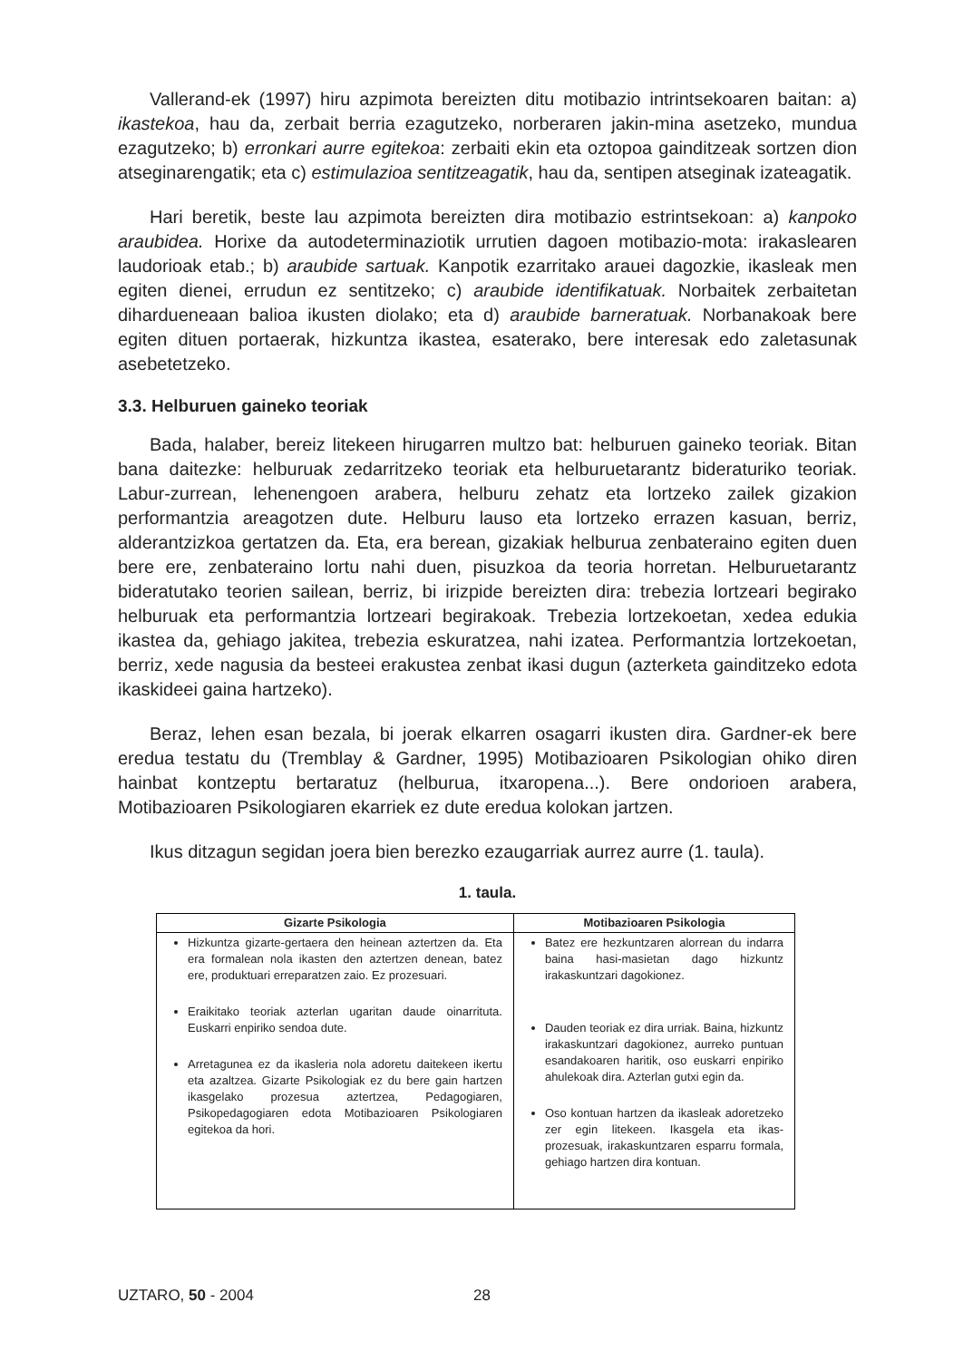Vallerand-ek (1997) hiru azpimota bereizten ditu motibazio intrintsekoaren baitan: a) ikastekoa, hau da, zerbait berria ezagutzeko, norberaren jakin-mina asetzeko, mundua ezagutzeko; b) erronkari aurre egitekoa: zerbaiti ekin eta oztopoa gainditzeak sortzen dion atseginarengatik; eta c) estimulazioa sentitzeagatik, hau da, sentipen atseginak izateagatik.
Hari beretik, beste lau azpimota bereizten dira motibazio estrintsekoan: a) kanpoko araubidea. Horixe da autodeterminaziotik urrutien dagoen motibazio-mota: irakaslearen laudorioak etab.; b) araubide sartuak. Kanpotik ezarritako arauei dagozkie, ikasleak men egiten dienei, errudun ez sentitzeko; c) araubide identifikatuak. Norbaitek zerbaitetan dihardueneaan balioa ikusten diolako; eta d) araubide barneratuak. Norbanakoak bere egiten dituen portaerak, hizkuntza ikastea, esaterako, bere interesak edo zaletasunak asebetetzeko.
3.3. Helburuen gaineko teoriak
Bada, halaber, bereiz litekeen hirugarren multzo bat: helburuen gaineko teoriak. Bitan bana daitezke: helburuak zedarritzeko teoriak eta helburuetarantz bideraturiko teoriak. Labur-zurrean, lehenengoen arabera, helburu zehatz eta lortzeko zailek gizakion performantzia areagotzen dute. Helburu lauso eta lortzeko errazen kasuan, berriz, alderantzizkoa gertatzen da. Eta, era berean, gizakiak helburua zenbateraino egiten duen bere ere, zenbateraino lortu nahi duen, pisuzkoa da teoria horretan. Helburuetarantz bideratutako teorien sailean, berriz, bi irizpide bereizten dira: trebezia lortzeari begirako helburuak eta performantzia lortzeari begirakoak. Trebezia lortzekoetan, xedea edukia ikastea da, gehiago jakitea, trebezia eskuratzea, nahi izatea. Performantzia lortzekoetan, berriz, xede nagusia da besteei erakustea zenbat ikasi dugun (azterketa gainditzeko edota ikaskideei gaina hartzeko).
Beraz, lehen esan bezala, bi joerak elkarren osagarri ikusten dira. Gardner-ek bere eredua testatu du (Tremblay & Gardner, 1995) Motibazioaren Psikologian ohiko diren hainbat kontzeptu bertaratuz (helburua, itxaropena...). Bere ondorioen arabera, Motibazioaren Psikologiaren ekarriek ez dute eredua kolokan jartzen.
Ikus ditzagun segidan joera bien berezko ezaugarriak aurrez aurre (1. taula).
1. taula.
| Gizarte Psikologia | Motibazioaren Psikologia |
| --- | --- |
| Hizkuntza gizarte-gertaera den heinean aztertzen da. Eta era formalean nola ikasten den aztertzen denean, batez ere, produktuari erreparatzen zaio. Ez prozesuari. Eraikitako teoriak azterlan ugaritan daude oinarrituta. Euskarri enpiriko sendoa dute. Arretagunea ez da ikasleria nola adoretu daitekeen ikertu eta azaltzea. Gizarte Psikologiak ez du bere gain hartzen ikasgelako prozesua aztertzea, Pedagogiaren, Psikopedagogiaren edota Motibazioaren Psikologiaren egitekoa da hori. | Batez ere hezkuntzaren alorrean du indarra baina hasi-masietan dago hizkuntz irakaskuntzari dagokionez. Dauden teoriak ez dira urriak. Baina, hizkuntz irakaskuntzari dagokionez, aurreko puntuan esandakoaren haritik, oso euskarri enpiriko ahulekoak dira. Azterlan gutxi egin da. Oso kontuan hartzen da ikasleak adoretzeko zer egin litekeen. Ikasgela eta ikas-prozesuak, irakaskuntzaren esparru formala, gehiago hartzen dira kontuan. |
UZTARO, 50 - 2004 28